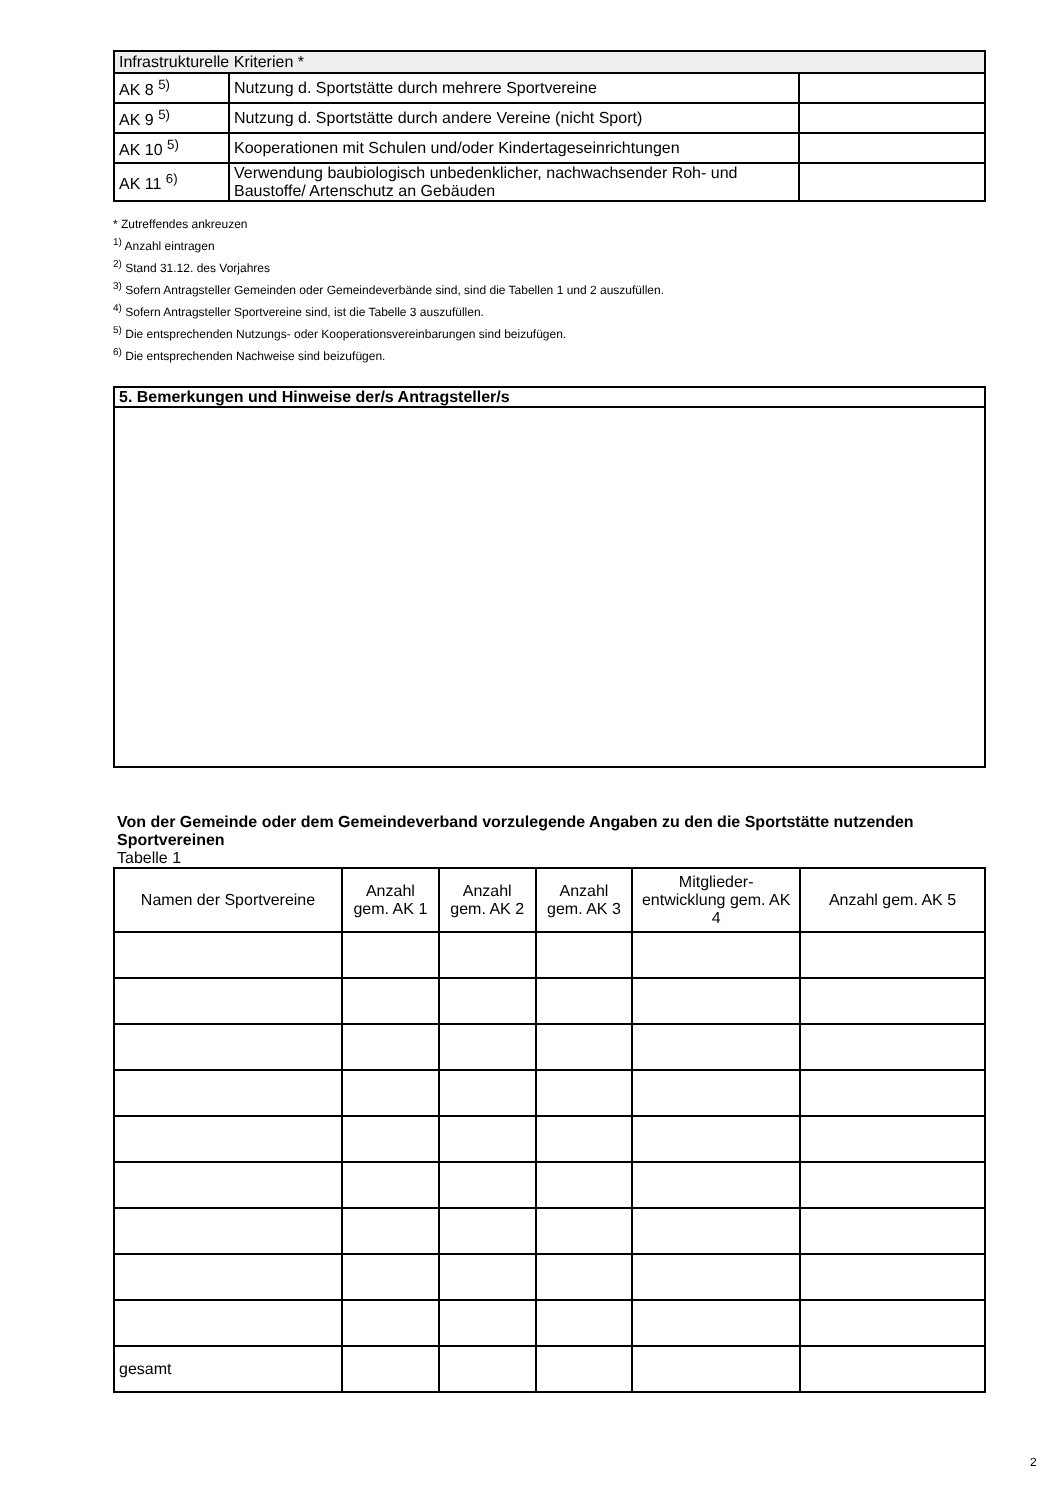| Infrastrukturelle Kriterien * | | |
| AK 8 <sup>5)</sup> | Nutzung d. Sportstätte durch mehrere Sportvereine | |
| AK 9 <sup>5)</sup> | Nutzung d. Sportstätte durch andere Vereine (nicht Sport) | |
| AK 10 <sup>5)</sup> | Kooperationen mit Schulen und/oder Kindertageseinrichtungen | |
| AK 11 <sup>6)</sup> | Verwendung baubiologisch unbedenklicher, nachwachsender Roh- und Baustoffe/ Artenschutz an Gebäuden | |
* Zutreffendes ankreuzen
<sup>1)</sup> Anzahl eintragen
<sup>2)</sup> Stand 31.12. des Vorjahres
<sup>3)</sup> Sofern Antragsteller Gemeinden oder Gemeindeverbände sind, sind die Tabellen 1 und 2 auszufüllen.
<sup>4)</sup> Sofern Antragsteller Sportvereine sind, ist die Tabelle 3 auszufüllen.
<sup>5)</sup> Die entsprechenden Nutzungs- oder Kooperationsvereinbarungen sind beizufügen.
<sup>6)</sup> Die entsprechenden Nachweise sind beizufügen.
| 5. Bemerkungen und Hinweise der/s Antragsteller/s |
Von der Gemeinde oder dem Gemeindeverband vorzulegende Angaben zu den die Sportstätte nutzenden Sportvereinen
Tabelle 1
| Namen der Sportvereine | Anzahl gem. AK 1 | Anzahl gem. AK 2 | Anzahl gem. AK 3 | Mitglieder-entwicklung gem. AK 4 | Anzahl gem. AK 5 |
| --- | --- | --- | --- | --- | --- |
| gesamt | | | | | |
2